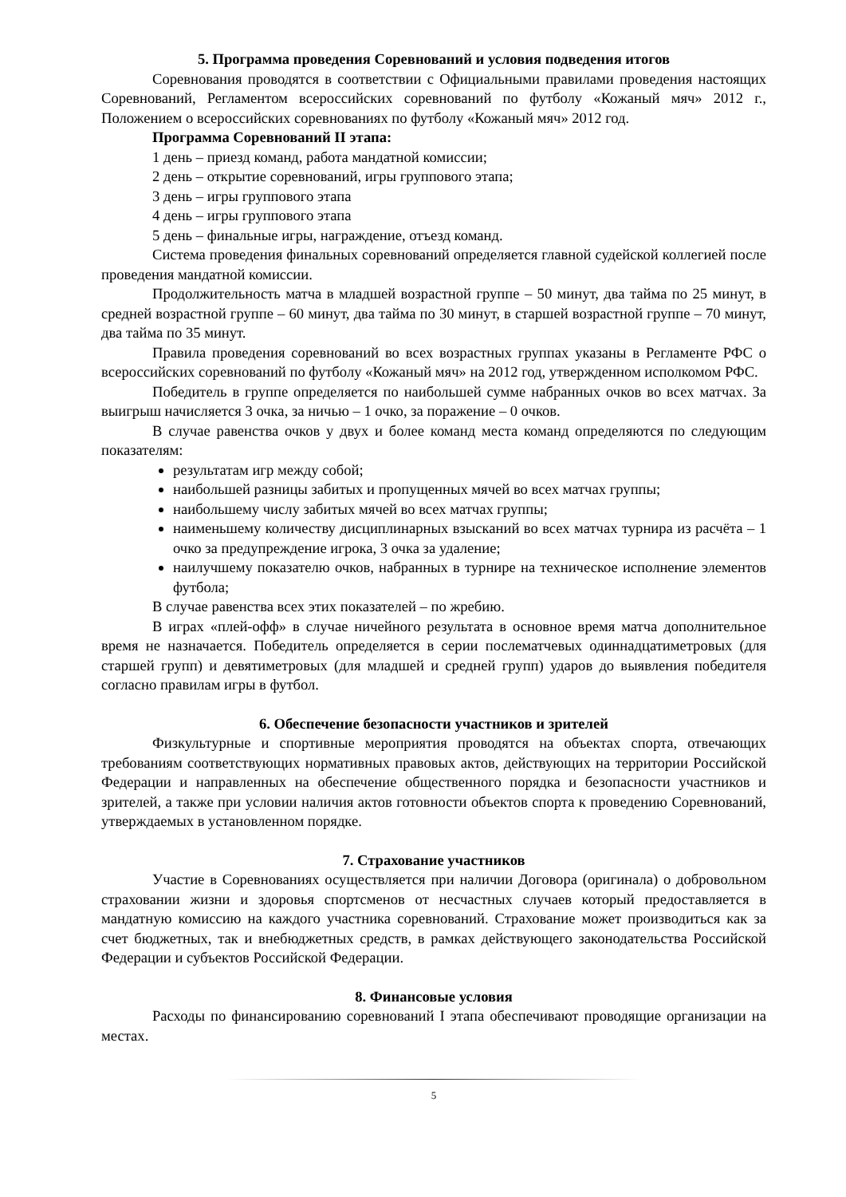5. Программа проведения Соревнований и условия подведения итогов
Соревнования проводятся в соответствии с Официальными правилами проведения настоящих Соревнований, Регламентом всероссийских соревнований по футболу «Кожаный мяч» 2012 г., Положением о всероссийских соревнованиях по футболу «Кожаный мяч» 2012 год.
Программа Соревнований II этапа:
1 день – приезд команд, работа мандатной комиссии;
2 день – открытие соревнований, игры группового этапа;
3 день – игры группового этапа
4 день – игры группового этапа
5 день – финальные игры, награждение, отъезд команд.
Система проведения финальных соревнований определяется главной судейской коллегией после проведения мандатной комиссии.
Продолжительность матча в младшей возрастной группе – 50 минут, два тайма по 25 минут, в средней возрастной группе – 60 минут, два тайма по 30 минут, в старшей возрастной группе – 70 минут, два тайма по 35 минут.
Правила проведения соревнований во всех возрастных группах указаны в Регламенте РФС о всероссийских соревнований по футболу «Кожаный мяч» на 2012 год, утвержденном исполкомом РФС.
Победитель в группе определяется по наибольшей сумме набранных очков во всех матчах. За выигрыш начисляется 3 очка, за ничью – 1 очко, за поражение – 0 очков.
В случае равенства очков у двух и более команд места команд определяются по следующим показателям:
результатам игр между собой;
наибольшей разницы забитых и пропущенных мячей во всех матчах группы;
наибольшему числу забитых мячей во всех матчах группы;
наименьшему количеству дисциплинарных взысканий во всех матчах турнира из расчёта – 1 очко за предупреждение игрока, 3 очка за удаление;
наилучшему показателю очков, набранных в турнире на техническое исполнение элементов футбола;
В случае равенства всех этих показателей – по жребию.
В играх «плей-офф» в случае ничейного результата в основное время матча дополнительное время не назначается. Победитель определяется в серии послематчевых одиннадцатиметровых (для старшей групп) и девятиметровых (для младшей и средней групп) ударов до выявления победителя согласно правилам игры в футбол.
6. Обеспечение безопасности участников и зрителей
Физкультурные и спортивные мероприятия проводятся на объектах спорта, отвечающих требованиям соответствующих нормативных правовых актов, действующих на территории Российской Федерации и направленных на обеспечение общественного порядка и безопасности участников и зрителей, а также при условии наличия актов готовности объектов спорта к проведению Соревнований, утверждаемых в установленном порядке.
7. Страхование участников
Участие в Соревнованиях осуществляется при наличии Договора (оригинала) о добровольном страховании жизни и здоровья спортсменов от несчастных случаев который предоставляется в мандатную комиссию на каждого участника соревнований. Страхование может производиться как за счет бюджетных, так и внебюджетных средств, в рамках действующего законодательства Российской Федерации и субъектов Российской Федерации.
8. Финансовые условия
Расходы по финансированию соревнований I этапа обеспечивают проводящие организации на местах.
5